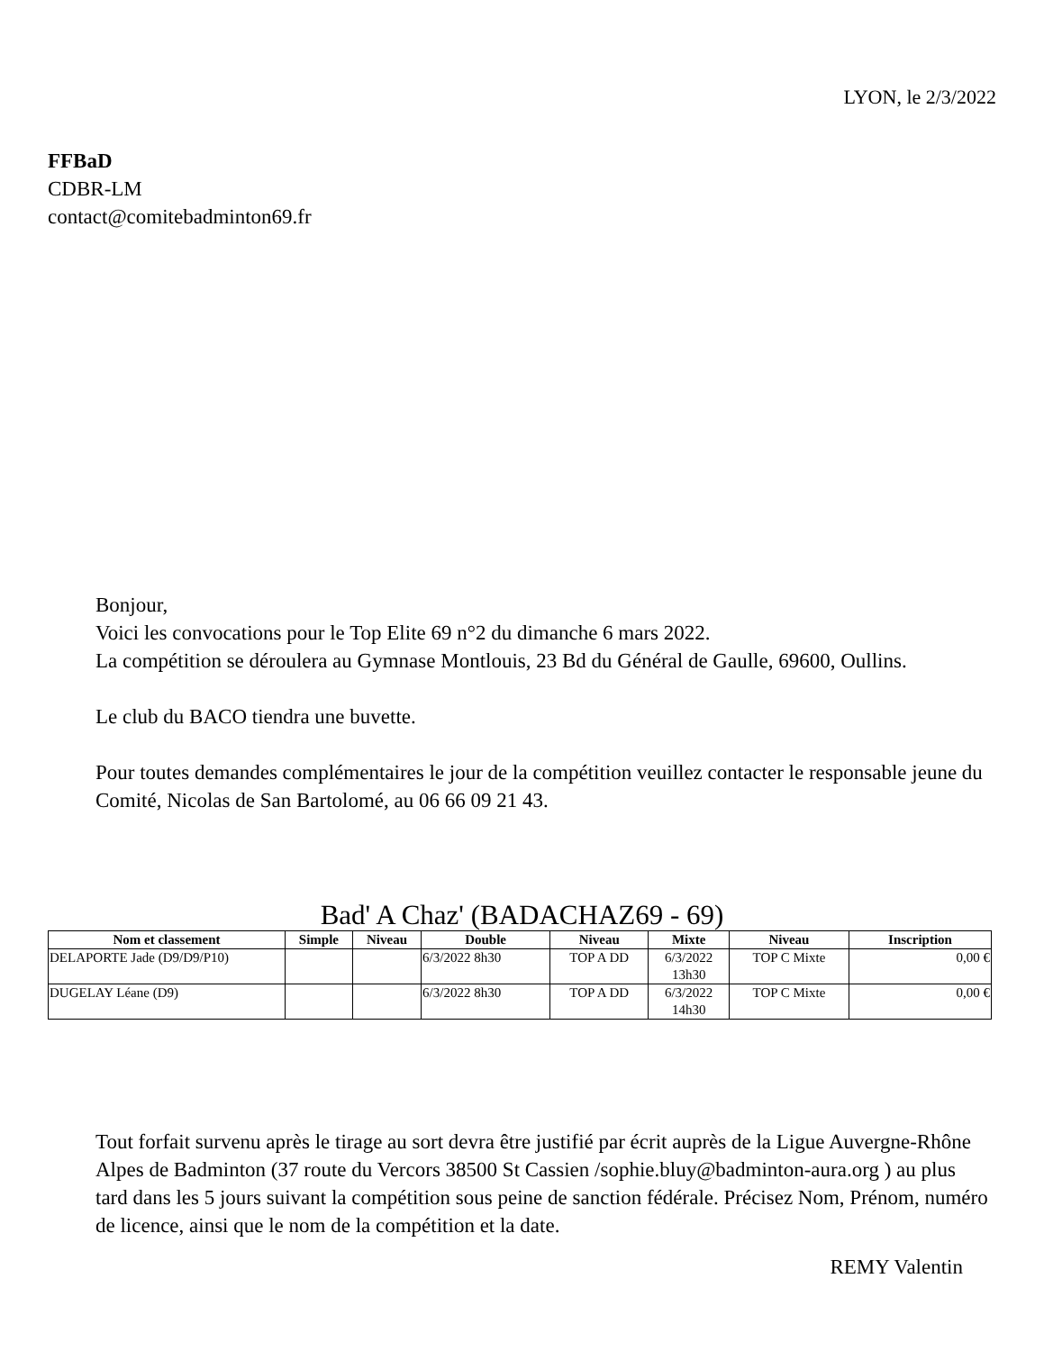LYON, le 2/3/2022
FFBaD
CDBR-LM
contact@comitebadminton69.fr
Bonjour,
Voici les convocations pour le Top Elite 69 n°2 du dimanche 6 mars 2022.
La compétition se déroulera au Gymnase Montlouis, 23 Bd du Général de Gaulle, 69600, Oullins.
Le club du BACO tiendra une buvette.
Pour toutes demandes complémentaires le jour de la compétition veuillez contacter le responsable jeune du Comité, Nicolas de San Bartolomé, au 06 66 09 21 43.
Bad' A Chaz' (BADACHAZ69 - 69)
| Nom et classement | Simple | Niveau | Double | Niveau | Mixte | Niveau | Inscription |
| --- | --- | --- | --- | --- | --- | --- | --- |
| DELAPORTE Jade (D9/D9/P10) | | | 6/3/2022 8h30 | TOP A DD | 6/3/2022 13h30 | TOP C Mixte | 0,00 € |
| DUGELAY Léane (D9) | | | 6/3/2022 8h30 | TOP A DD | 6/3/2022 14h30 | TOP C Mixte | 0,00 € |
Tout forfait survenu après le tirage au sort devra être justifié par écrit auprès de la Ligue Auvergne-Rhône Alpes de Badminton (37 route du Vercors 38500 St Cassien /sophie.bluy@badminton-aura.org ) au plus tard dans les 5 jours suivant la compétition sous peine de sanction fédérale. Précisez Nom, Prénom, numéro de licence, ainsi que le nom de la compétition et la date.
REMY Valentin